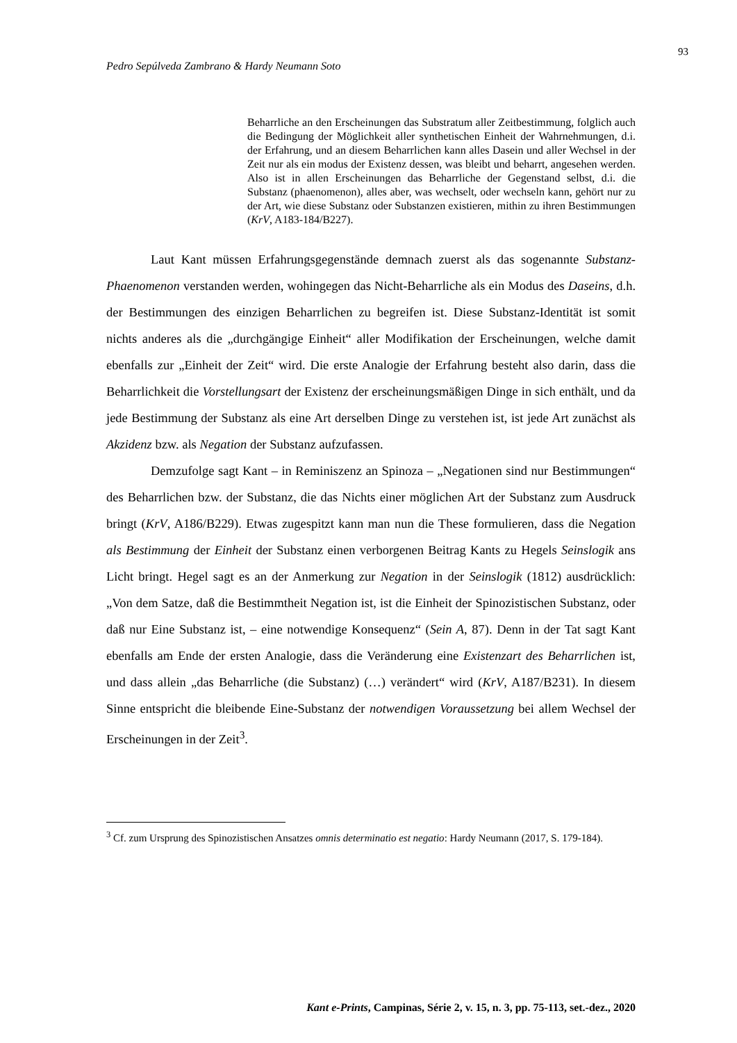93
Pedro Sepúlveda Zambrano & Hardy Neumann Soto
Beharrliche an den Erscheinungen das Substratum aller Zeitbestimmung, folglich auch die Bedingung der Möglichkeit aller synthetischen Einheit der Wahrnehmungen, d.i. der Erfahrung, und an diesem Beharrlichen kann alles Dasein und aller Wechsel in der Zeit nur als ein modus der Existenz dessen, was bleibt und beharrt, angesehen werden. Also ist in allen Erscheinungen das Beharrliche der Gegenstand selbst, d.i. die Substanz (phaenomenon), alles aber, was wechselt, oder wechseln kann, gehört nur zu der Art, wie diese Substanz oder Substanzen existieren, mithin zu ihren Bestimmungen (KrV, A183-184/B227).
Laut Kant müssen Erfahrungsgegenstände demnach zuerst als das sogenannte Substanz-Phaenomenon verstanden werden, wohingegen das Nicht-Beharrliche als ein Modus des Daseins, d.h. der Bestimmungen des einzigen Beharrlichen zu begreifen ist. Diese Substanz-Identität ist somit nichts anderes als die „durchgängige Einheit“ aller Modifikation der Erscheinungen, welche damit ebenfalls zur „Einheit der Zeit“ wird. Die erste Analogie der Erfahrung besteht also darin, dass die Beharrlichkeit die Vorstellungsart der Existenz der erscheinungsmäßigen Dinge in sich enthält, und da jede Bestimmung der Substanz als eine Art derselben Dinge zu verstehen ist, ist jede Art zunächst als Akzidenz bzw. als Negation der Substanz aufzufassen.
Demzufolge sagt Kant – in Reminiszenz an Spinoza – „Negationen sind nur Bestimmungen“ des Beharrlichen bzw. der Substanz, die das Nichts einer möglichen Art der Substanz zum Ausdruck bringt (KrV, A186/B229). Etwas zugespitzt kann man nun die These formulieren, dass die Negation als Bestimmung der Einheit der Substanz einen verborgenen Beitrag Kants zu Hegels Seinslogik ans Licht bringt. Hegel sagt es an der Anmerkung zur Negation in der Seinslogik (1812) ausdrücklich: „Von dem Satze, daß die Bestimmtheit Negation ist, ist die Einheit der Spinozistischen Substanz, oder daß nur Eine Substanz ist, – eine notwendige Konsequenz“ (Sein A, 87). Denn in der Tat sagt Kant ebenfalls am Ende der ersten Analogie, dass die Veränderung eine Existenzart des Beharrlichen ist, und dass allein „das Beharrliche (die Substanz) (…) verändert“ wird (KrV, A187/B231). In diesem Sinne entspricht die bleibende Eine-Substanz der notwendigen Voraussetzung bei allem Wechsel der Erscheinungen in der Zeit<sup>3</sup>.
<sup>3</sup> Cf. zum Ursprung des Spinozistischen Ansatzes omnis determinatio est negatio: Hardy Neumann (2017, S. 179-184).
Kant e-Prints, Campinas, Série 2, v. 15, n. 3, pp. 75-113, set.-dez., 2020